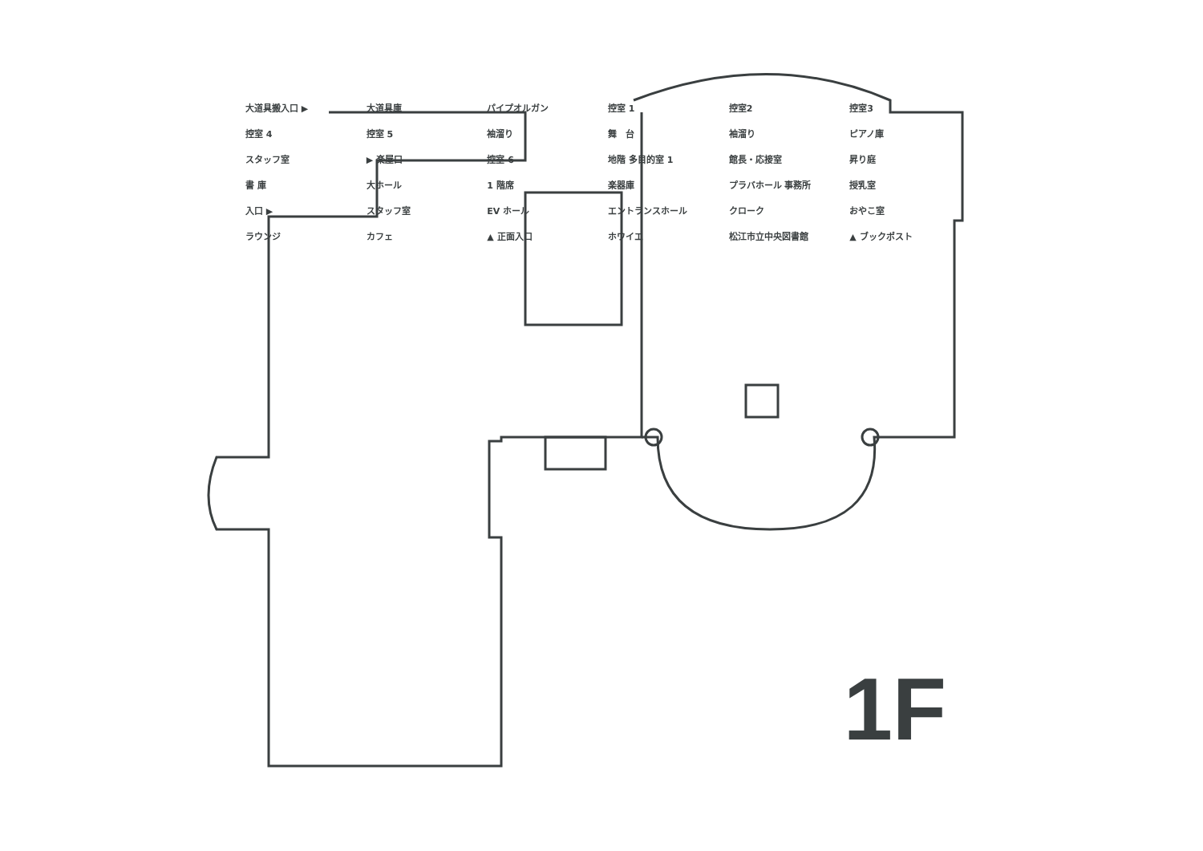大道具搬入口 ▶ 大道具庫 パイプオルガン 控室 1 控室2 控室3 控室 4 控室 5 袖溜り 舞　台 袖溜り ピアノ庫 スタッフ室 ▶ 楽屋口 控室 6 地階 多目的室 1 館長・応接室 昇り庭 書 庫 大ホール 1 階席 楽器庫 プラバホール 事務所 授乳室 入口 ▶ スタッフ室 EV ホール エントランスホール クローク おやこ室 ラウンジ カフェ ▲ 正面入口 ホワイエ 松江市立中央図書館 ▲ ブックポスト
1F